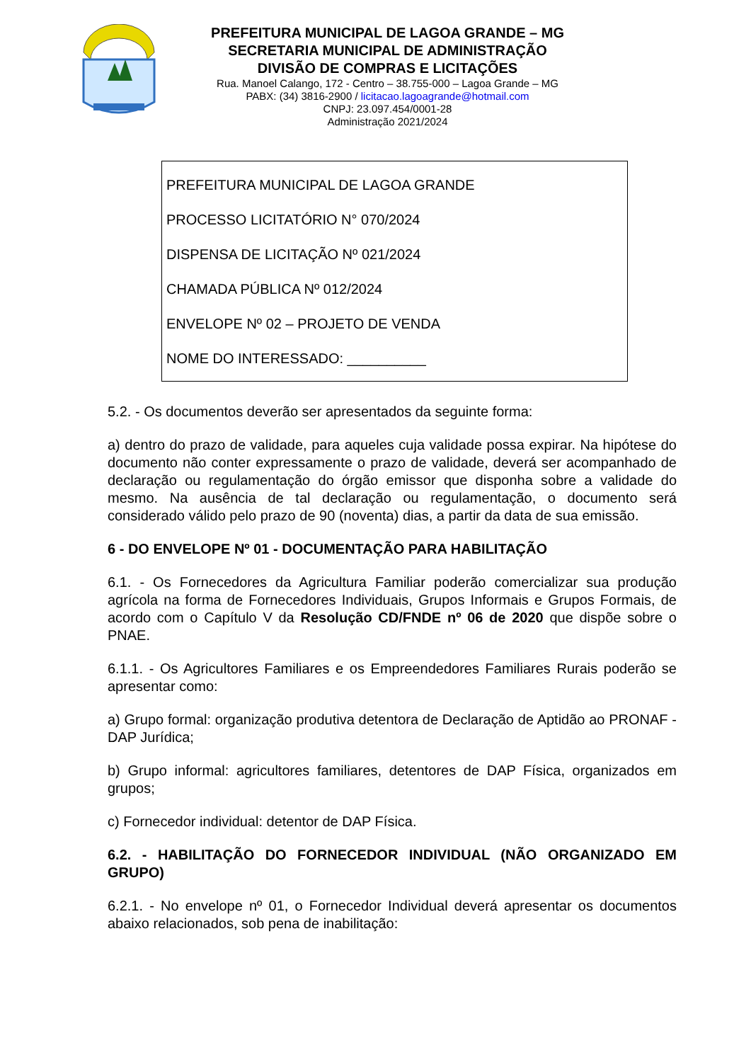PREFEITURA MUNICIPAL DE LAGOA GRANDE – MG
SECRETARIA MUNICIPAL DE ADMINISTRAÇÃO
DIVISÃO DE COMPRAS E LICITAÇÕES
Rua. Manoel Calango, 172 - Centro – 38.755-000 – Lagoa Grande – MG
PABX: (34) 3816-2900 / licitacao.lagoagrande@hotmail.com
CNPJ: 23.097.454/0001-28
Administração 2021/2024
PREFEITURA MUNICIPAL DE LAGOA GRANDE
PROCESSO LICITATÓRIO N° 070/2024
DISPENSA DE LICITAÇÃO Nº 021/2024
CHAMADA PÚBLICA Nº 012/2024
ENVELOPE Nº 02 – PROJETO DE VENDA
NOME DO INTERESSADO: __________
5.2. - Os documentos deverão ser apresentados da seguinte forma:
a) dentro do prazo de validade, para aqueles cuja validade possa expirar. Na hipótese do documento não conter expressamente o prazo de validade, deverá ser acompanhado de declaração ou regulamentação do órgão emissor que disponha sobre a validade do mesmo. Na ausência de tal declaração ou regulamentação, o documento será considerado válido pelo prazo de 90 (noventa) dias, a partir da data de sua emissão.
6 - DO ENVELOPE Nº 01 - DOCUMENTAÇÃO PARA HABILITAÇÃO
6.1. - Os Fornecedores da Agricultura Familiar poderão comercializar sua produção agrícola na forma de Fornecedores Individuais, Grupos Informais e Grupos Formais, de acordo com o Capítulo V da Resolução CD/FNDE nº 06 de 2020 que dispõe sobre o PNAE.
6.1.1. - Os Agricultores Familiares e os Empreendedores Familiares Rurais poderão se apresentar como:
a) Grupo formal: organização produtiva detentora de Declaração de Aptidão ao PRONAF - DAP Jurídica;
b) Grupo informal: agricultores familiares, detentores de DAP Física, organizados em grupos;
c) Fornecedor individual: detentor de DAP Física.
6.2. - HABILITAÇÃO DO FORNECEDOR INDIVIDUAL (NÃO ORGANIZADO EM GRUPO)
6.2.1. - No envelope nº 01, o Fornecedor Individual deverá apresentar os documentos abaixo relacionados, sob pena de inabilitação: